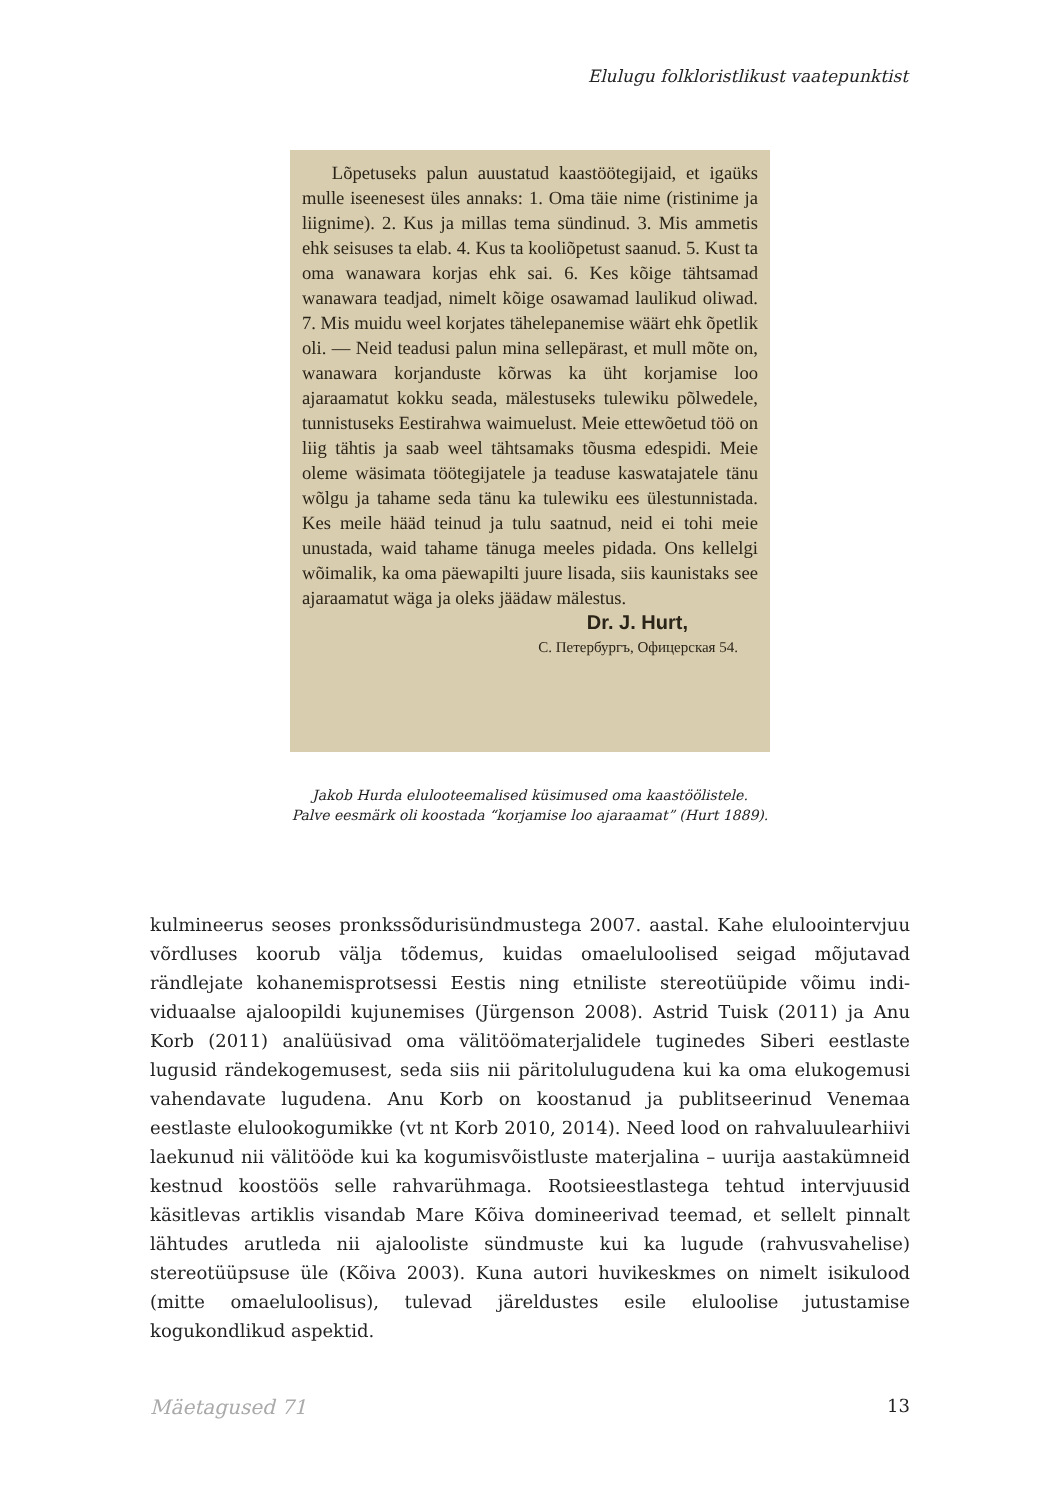Elulugu folkloristlikust vaatepunktist
Lõpetuseks palun auustatud kaastöötegijaid, et igaüks mulle iseenesest üles annaks: 1. Oma täie nime (ristinime ja liignime). 2. Kus ja millas tema sündinud. 3. Mis ammetis ehk seisuses ta elab. 4. Kus ta kooliõpetust saanud. 5. Kust ta oma wanawara korjas ehk sai. 6. Kes kõige tähtsamad wanawara teadjad, nimelt kõige osawamad laulikud oliwad. 7. Mis muidu weel korjates tähelepanemise wäärt ehk õpetlik oli. — Neid teadusi palun mina sellepärast, et mull mõte on, wanawara korjanduste kõrwas ka üht korjamise loo ajaraamatut kokku seada, mälestuseks tulewiku põlwedele, tunnistuseks Eestirahwa waimuelust. Meie ettewõetud töö on liig tähtis ja saab weel tähtsamaks tõusma edespidi. Meie oleme wäsimata töötegijatele ja teaduse kaswatajatele tänu wõlgu ja tahame seda tänu ka tulewiku ees ülestunnistada. Kes meile hääd teinud ja tulu saatnud, neid ei tohi meie unustada, waid tahame tänuga meeles pidada. Ons kellelgi wõimalik, ka oma päewapilti juure lisada, siis kaunistaks see ajaraamatut wäga ja oleks jäädaw mälestus.
Dr. J. Hurt,
С. Петербургъ, Офицерская 54.
Jakob Hurda eluloo­teemalised küsimused oma kaastöölistele.
Palve eesmärk oli koostada “korjamise loo ajaraamat” (Hurt 1889).
kulmineerus seoses pronkssõdurisündmustega 2007. aastal. Kahe eluloointerv­juu võrdluses koorub välja tõdemus, kuidas omaeluloolised seigad mõjutavad rändlejate kohanemisprotsessi Eestis ning etniliste stereotüüpide võimu indi­viduaalse ajaloopildi kujunemises (Jürgenson 2008). Astrid Tuisk (2011) ja Anu Korb (2011) analüüsivad oma välitöömaterjalidele tuginedes Siberi eestlaste lugusid rändekogemusest, seda siis nii päritolulugudena kui ka oma elukogemu­si vahendavate lugudena. Anu Korb on koostanud ja publitseerinud Venemaa eestlaste elulookogumikke (vt nt Korb 2010, 2014). Need lood on rahvaluule­arhiivi laekunud nii välitööde kui ka kogumisvõistluste materjalina – uurija aastakümneid kestnud koostöös selle rahvarühmaga. Rootsieestlastega tehtud intervjuusid käsitlevas artiklis visandab Mare Kõiva domineerivad teemad, et sellelt pinnalt lähtudes arutleda nii ajalooliste sündmuste kui ka lugude (rahvusvahelise) stereotüüpsuse üle (Kõiva 2003). Kuna autori huvikeskmes on nimelt isikulood (mitte omaeluloolisus), tulevad järeldustes esile eluloolise jutustamise kogukondlikud aspektid.
Mäetagused 71 13